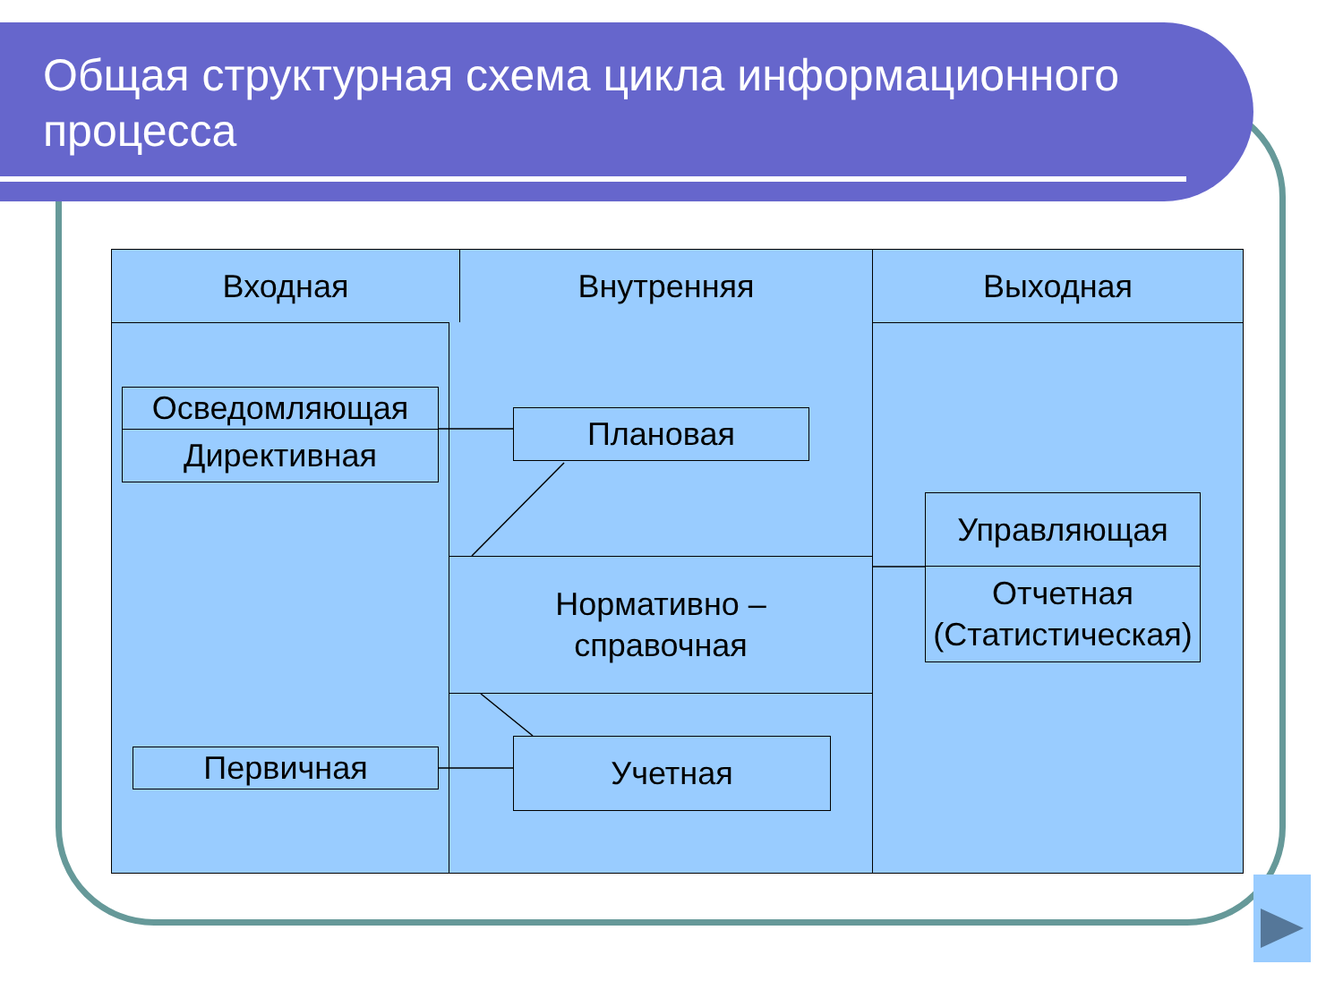Общая структурная схема цикла информационного процесса
Входная Внутренняя Выходная
Осведомляющая
Директивная
Плановая
Нормативно –
справочная
Первичная Учетная
Управляющая
Отчетная (Статистическая)